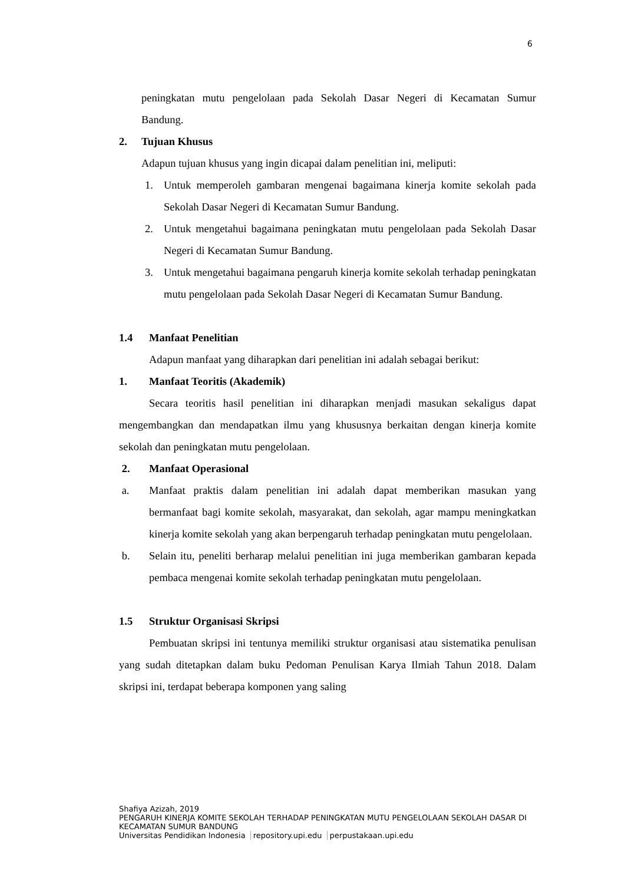6
peningkatan mutu pengelolaan pada Sekolah Dasar Negeri di Kecamatan Sumur Bandung.
2. Tujuan Khusus
Adapun tujuan khusus yang ingin dicapai dalam penelitian ini, meliputi:
1. Untuk memperoleh gambaran mengenai bagaimana kinerja komite sekolah pada Sekolah Dasar Negeri di Kecamatan Sumur Bandung.
2. Untuk mengetahui bagaimana peningkatan mutu pengelolaan pada Sekolah Dasar Negeri di Kecamatan Sumur Bandung.
3. Untuk mengetahui bagaimana pengaruh kinerja komite sekolah terhadap peningkatan mutu pengelolaan pada Sekolah Dasar Negeri di Kecamatan Sumur Bandung.
1.4 Manfaat Penelitian
Adapun manfaat yang diharapkan dari penelitian ini adalah sebagai berikut:
1. Manfaat Teoritis (Akademik)
Secara teoritis hasil penelitian ini diharapkan menjadi masukan sekaligus dapat mengembangkan dan mendapatkan ilmu yang khususnya berkaitan dengan kinerja komite sekolah dan peningkatan mutu pengelolaan.
2. Manfaat Operasional
a. Manfaat praktis dalam penelitian ini adalah dapat memberikan masukan yang bermanfaat bagi komite sekolah, masyarakat, dan sekolah, agar mampu meningkatkan kinerja komite sekolah yang akan berpengaruh terhadap peningkatan mutu pengelolaan.
b. Selain itu, peneliti berharap melalui penelitian ini juga memberikan gambaran kepada pembaca mengenai komite sekolah terhadap peningkatan mutu pengelolaan.
1.5 Struktur Organisasi Skripsi
Pembuatan skripsi ini tentunya memiliki struktur organisasi atau sistematika penulisan yang sudah ditetapkan dalam buku Pedoman Penulisan Karya Ilmiah Tahun 2018. Dalam skripsi ini, terdapat beberapa komponen yang saling
Shafiya Azizah, 2019
PENGARUH KINERJA KOMITE SEKOLAH TERHADAP PENINGKATAN MUTU PENGELOLAAN SEKOLAH DASAR DI KECAMATAN SUMUR BANDUNG
Universitas Pendidikan Indonesia repository.upi.edu perpustakaan.upi.edu